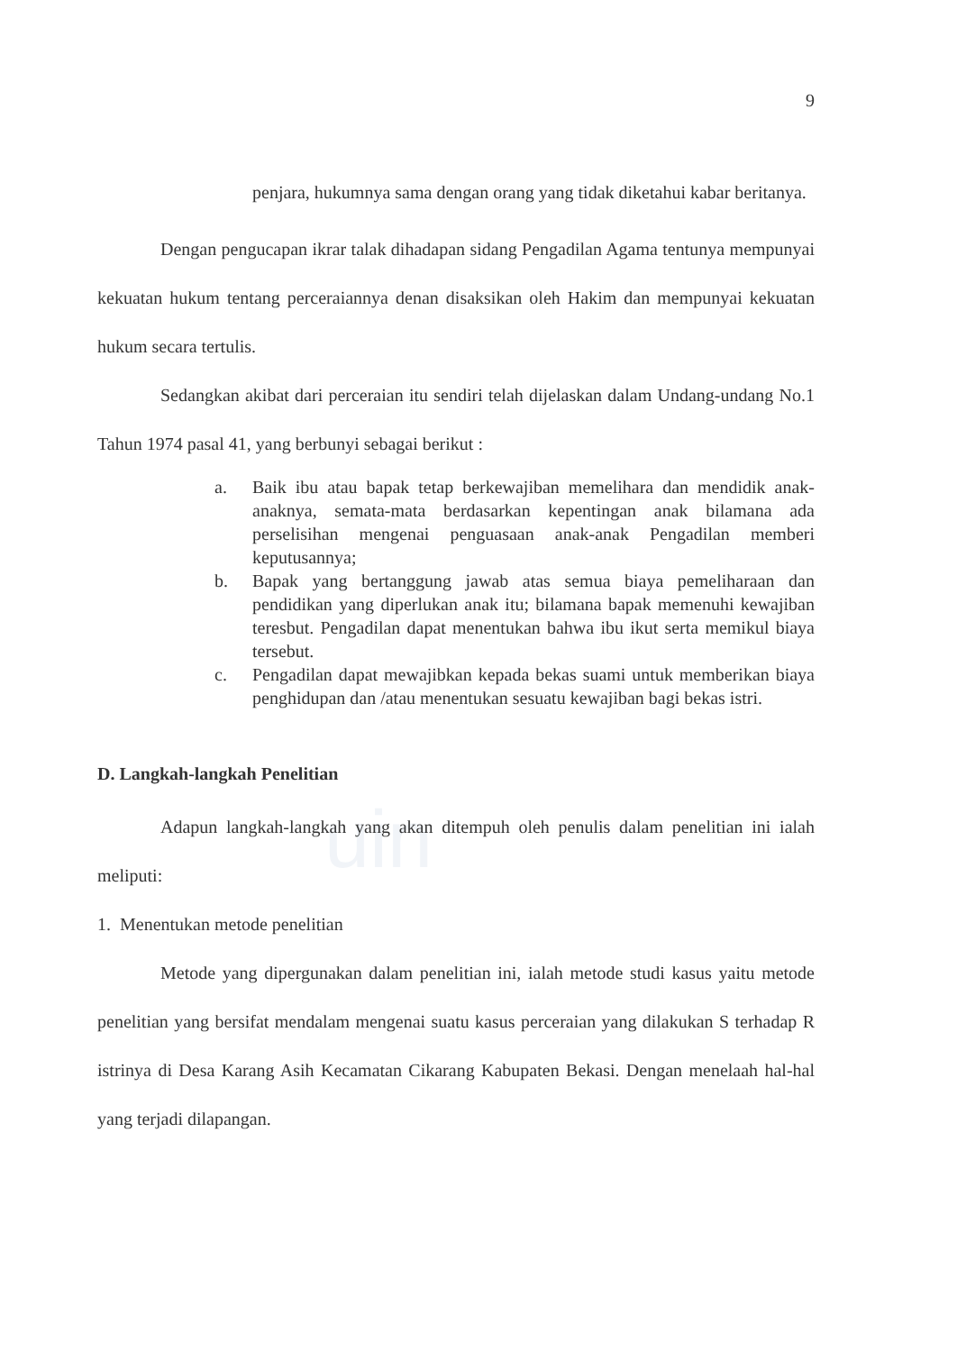uin
9
penjara, hukumnya sama dengan orang yang tidak diketahui kabar beritanya.
Dengan pengucapan ikrar talak dihadapan sidang Pengadilan Agama tentunya mempunyai kekuatan hukum tentang perceraiannya denan disaksikan oleh Hakim dan mempunyai kekuatan hukum secara tertulis.
Sedangkan akibat dari perceraian itu sendiri telah dijelaskan dalam Undang-undang No.1 Tahun 1974 pasal 41, yang berbunyi sebagai berikut :
a. Baik ibu atau bapak tetap berkewajiban memelihara dan mendidik anak-anaknya, semata-mata berdasarkan kepentingan anak bilamana ada perselisihan mengenai penguasaan anak-anak Pengadilan memberi keputusannya;
b. Bapak yang bertanggung jawab atas semua biaya pemeliharaan dan pendidikan yang diperlukan anak itu; bilamana bapak memenuhi kewajiban teresbut. Pengadilan dapat menentukan bahwa ibu ikut serta memikul biaya tersebut.
c. Pengadilan dapat mewajibkan kepada bekas suami untuk memberikan biaya penghidupan dan /atau menentukan sesuatu kewajiban bagi bekas istri.
D. Langkah-langkah Penelitian
Adapun langkah-langkah yang akan ditempuh oleh penulis dalam penelitian ini ialah meliputi:
1. Menentukan metode penelitian
Metode yang dipergunakan dalam penelitian ini, ialah metode studi kasus yaitu metode penelitian yang bersifat mendalam mengenai suatu kasus perceraian yang dilakukan S terhadap R istrinya di Desa Karang Asih Kecamatan Cikarang Kabupaten Bekasi. Dengan menelaah hal-hal yang terjadi dilapangan.